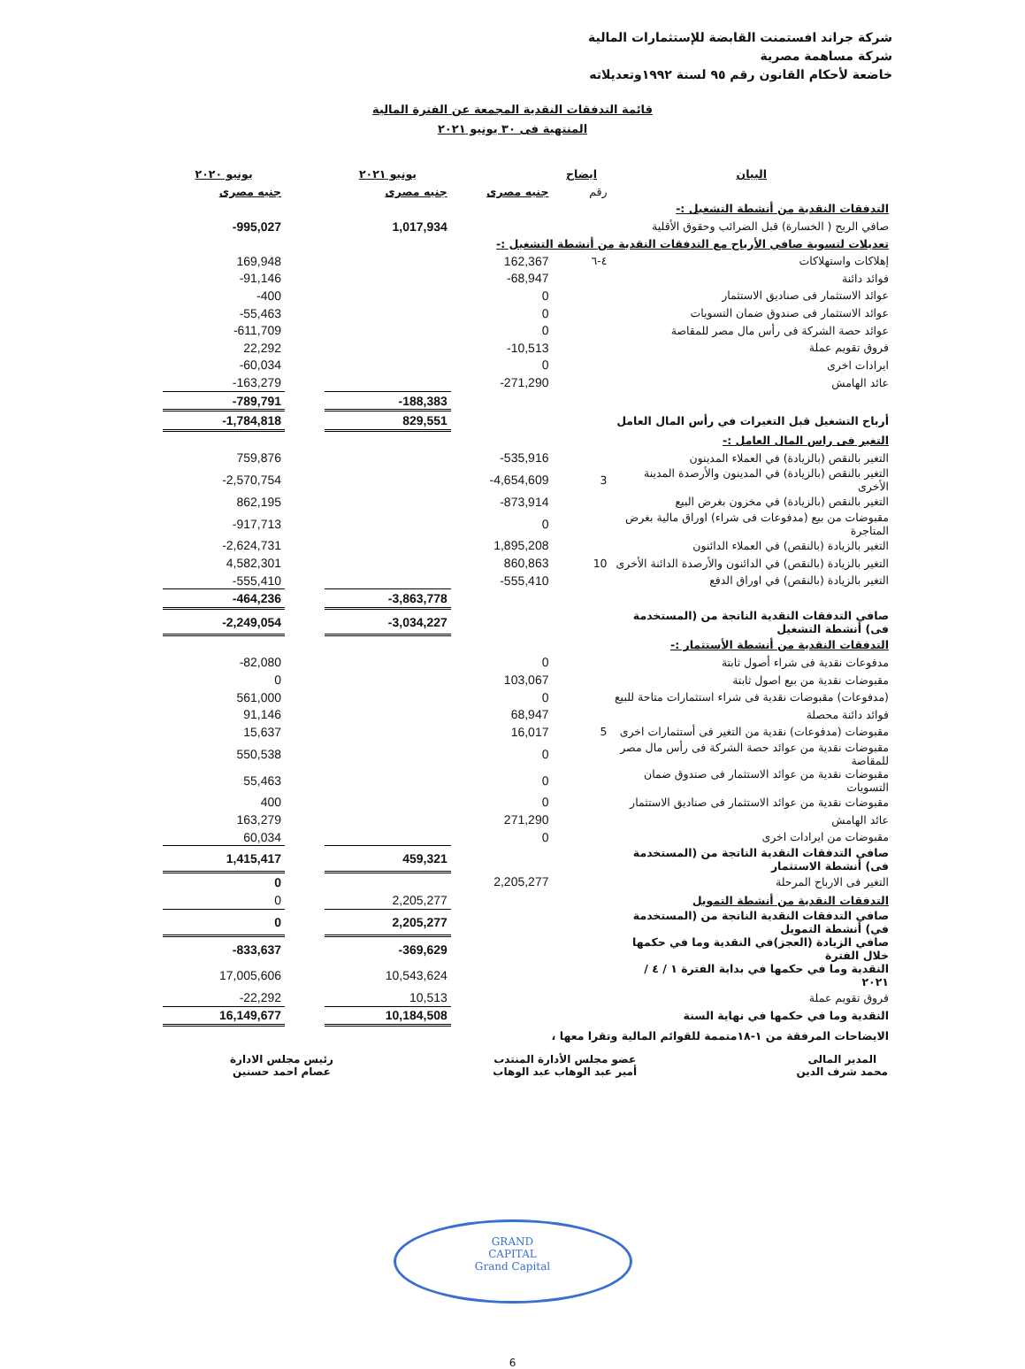شركة جراند افستمنت القابضة للإستثمارات المالية
شركة مساهمة مصرية
خاضعة لأحكام القانون رقم ٩٥ لسنة ١٩٩٢وتعديلاته
قائمة التدفقات النقدية المجمعة عن الفترة المالية
المنتهية فى ٣٠ يونيو ٢٠٢١
| البيان | ايضاح | | يونيو ٢٠٢١ | | يونيو ٢٠٢٠ |
| --- | --- | --- | --- | --- | --- |
| | رقم | جنيه مصرى | جنيه مصرى | | جنيه مصرى |
| التدفقات النقدية من أنشطة التشغيل :- | | | | | |
| صافي الربح ( الخسارة) قبل الضرائب وحقوق الأقلية | | | 1,017,934 | | -995,027 |
| تعديلات لتسوية صافي الأرباح مع التدفقات النقدية من أنشطة التشغيل :- | | | | | |
| إهلاكات واستهلاكات | ٤-٦ | 162,367 | | | 169,948 |
| فوائد دائنة | | -68,947 | | | -91,146 |
| عوائد الاستثمار فى صناديق الاستثمار | | 0 | | | -400 |
| عوائد الاستثمار فى صندوق ضمان التسويات | | 0 | | | -55,463 |
| عوائد حصة الشركة فى رأس مال مصر للمقاصة | | 0 | | | -611,709 |
| فروق تقويم عملة | | -10,513 | | | 22,292 |
| ايرادات اخرى | | 0 | | | -60,034 |
| عائد الهامش | | -271,290 | | | -163,279 |
| | | | -188,383 | | -789,791 |
| أرباح التشغيل قبل التغيرات في رأس المال العامل | | | 829,551 | | -1,784,818 |
| التغير فى راس المال العامل :- | | | | | |
| التغير بالنقص (بالزيادة) في العملاء المدينون | | -535,916 | | | 759,876 |
| التغير بالنقص (بالزيادة) في المدينون والأرصدة المدينة الأخرى | 3 | -4,654,609 | | | -2,570,754 |
| التغير بالنقص (بالزيادة) في مخزون بغرض البيع | | -873,914 | | | 862,195 |
| مقبوضات من بيع (مدفوعات فى شراء) اوراق مالية بغرض المتاجرة | | 0 | | | -917,713 |
| التغير بالزيادة (بالنقص) في العملاء الدائنون | | 1,895,208 | | | -2,624,731 |
| التغير بالزيادة (بالنقص) في الدائنون والأرصدة الدائنة الأخرى | 10 | 860,863 | | | 4,582,301 |
| التغير بالزيادة (بالنقص) في اوراق الدفع | | -555,410 | | | -555,410 |
| | | | -3,863,778 | | -464,236 |
| صافي التدفقات النقدية الناتجة من (المستخدمة فى) أنشطة التشغيل | | | -3,034,227 | | -2,249,054 |
| التدفقات النقدية من أنشطة الأستثمار :- | | | | | |
| مدفوعات نقدية فى شراء أصول ثابتة | | 0 | | | -82,080 |
| مقبوضات نقدية من بيع اصول ثابتة | | 103,067 | | | 0 |
| (مدفوعات) مقبوضات نقدية فى شراء استثمارات متاحة للبيع | | 0 | | | 561,000 |
| فوائد دائنة محصلة | | 68,947 | | | 91,146 |
| مقبوضات (مدفوعات) نقدية من التغير فى أستثمارات اخرى | 5 | 16,017 | | | 15,637 |
| مقبوضات نقدية من عوائد حصة الشركة فى رأس مال مصر للمقاصة | | 0 | | | 550,538 |
| مقبوضات نقدية من عوائد الاستثمار فى صندوق ضمان التسويات | | 0 | | | 55,463 |
| مقبوضات نقدية من عوائد الاستثمار فى صناديق الاستثمار | | 0 | | | 400 |
| عائد الهامش | | 271,290 | | | 163,279 |
| مقبوضات من ايرادات اخرى | | 0 | | | 60,034 |
| صافي التدفقات النقدية الناتجة من (المستخدمة فى) أنشطة الاستثمار | | | 459,321 | | 1,415,417 |
| التغير فى الارباح المرحلة | | 2,205,277 | | | 0 |
| التدفقات النقدية من أنشطة التمويل | | | 2,205,277 | | 0 |
| صافي التدفقات النقدية الناتجة من (المستخدمة في) أنشطة التمويل | | | 2,205,277 | | 0 |
| صافي الزيادة (العجز)في النقدية وما في حكمها خلال الفترة | | | -369,629 | | -833,637 |
| النقدية وما في حكمها في بداية الفترة ١ / ٤ / ٢٠٢١ | | | 10,543,624 | | 17,005,606 |
| فروق تقويم عملة | | | 10,513 | | -22,292 |
| النقدية وما في حكمها في نهاية السنة | | | 10,184,508 | | 16,149,677 |
| الايضاحات المرفقة من ١-١٨متممة للقوائم المالية وتقرا معها ، | | | | | |
المدير المالى
محمد شرف الدين
عضو مجلس الأدارة المنتدب
أمير عبد الوهاب عبد الوهاب
رئيس مجلس الادارة
عصام احمد حسنين
GRAND
CAPITAL
Grand Capital
6